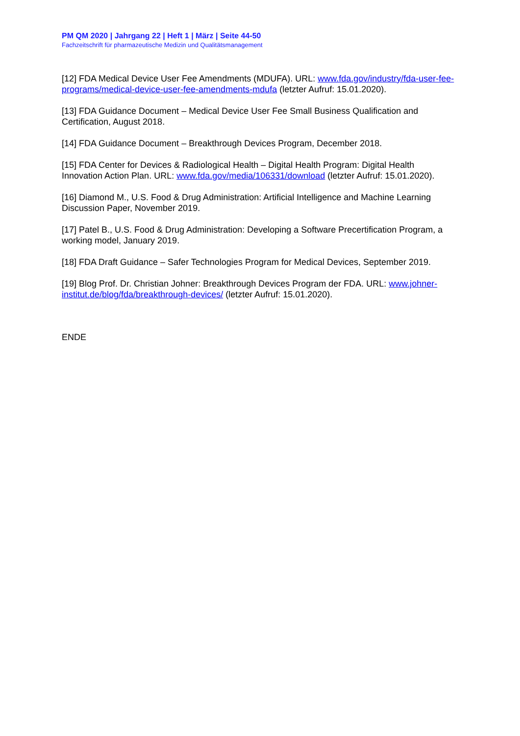PM QM 2020 | Jahrgang 22 | Heft 1 | März | Seite 44-50
Fachzeitschrift für pharmazeutische Medizin und Qualitätsmanagement
[12] FDA Medical Device User Fee Amendments (MDUFA). URL: www.fda.gov/industry/fda-user-fee-programs/medical-device-user-fee-amendments-mdufa (letzter Aufruf: 15.01.2020).
[13] FDA Guidance Document – Medical Device User Fee Small Business Qualification and Certification, August 2018.
[14] FDA Guidance Document – Breakthrough Devices Program, December 2018.
[15] FDA Center for Devices & Radiological Health – Digital Health Program: Digital Health Innovation Action Plan. URL: www.fda.gov/media/106331/download (letzter Aufruf: 15.01.2020).
[16] Diamond M., U.S. Food & Drug Administration: Artificial Intelligence and Machine Learning Discussion Paper, November 2019.
[17] Patel B., U.S. Food & Drug Administration: Developing a Software Precertification Program, a working model, January 2019.
[18] FDA Draft Guidance – Safer Technologies Program for Medical Devices, September 2019.
[19] Blog Prof. Dr. Christian Johner: Breakthrough Devices Program der FDA. URL: www.johner-institut.de/blog/fda/breakthrough-devices/ (letzter Aufruf: 15.01.2020).
ENDE